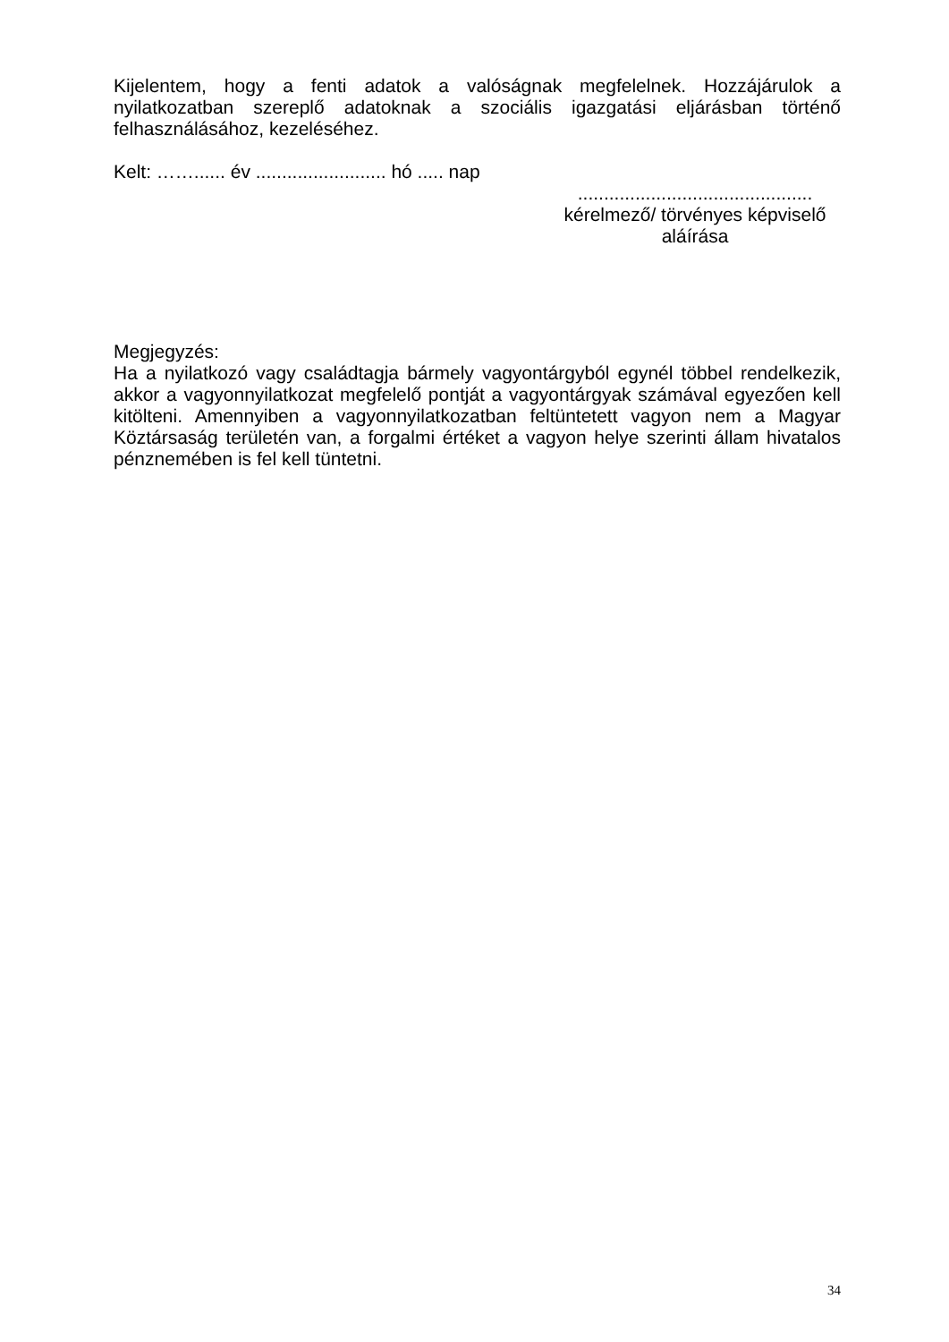Kijelentem, hogy a fenti adatok a valóságnak megfelelnek. Hozzájárulok a nyilatkozatban szereplő adatoknak a szociális igazgatási eljárásban történő felhasználásához, kezeléséhez.
Kelt: ……...... év ......................... hó ..... nap
.............................................
kérelmező/ törvényes képviselő
aláírása
Megjegyzés:
Ha a nyilatkozó vagy családtagja bármely vagyontárgyból egynél többel rendelkezik, akkor a vagyonnyilatkozat megfelelő pontját a vagyontárgyak számával egyezően kell kitölteni. Amennyiben a vagyonnyilatkozatban feltüntetett vagyon nem a Magyar Köztársaság területén van, a forgalmi értéket a vagyon helye szerinti állam hivatalos pénznemében is fel kell tüntetni.
34